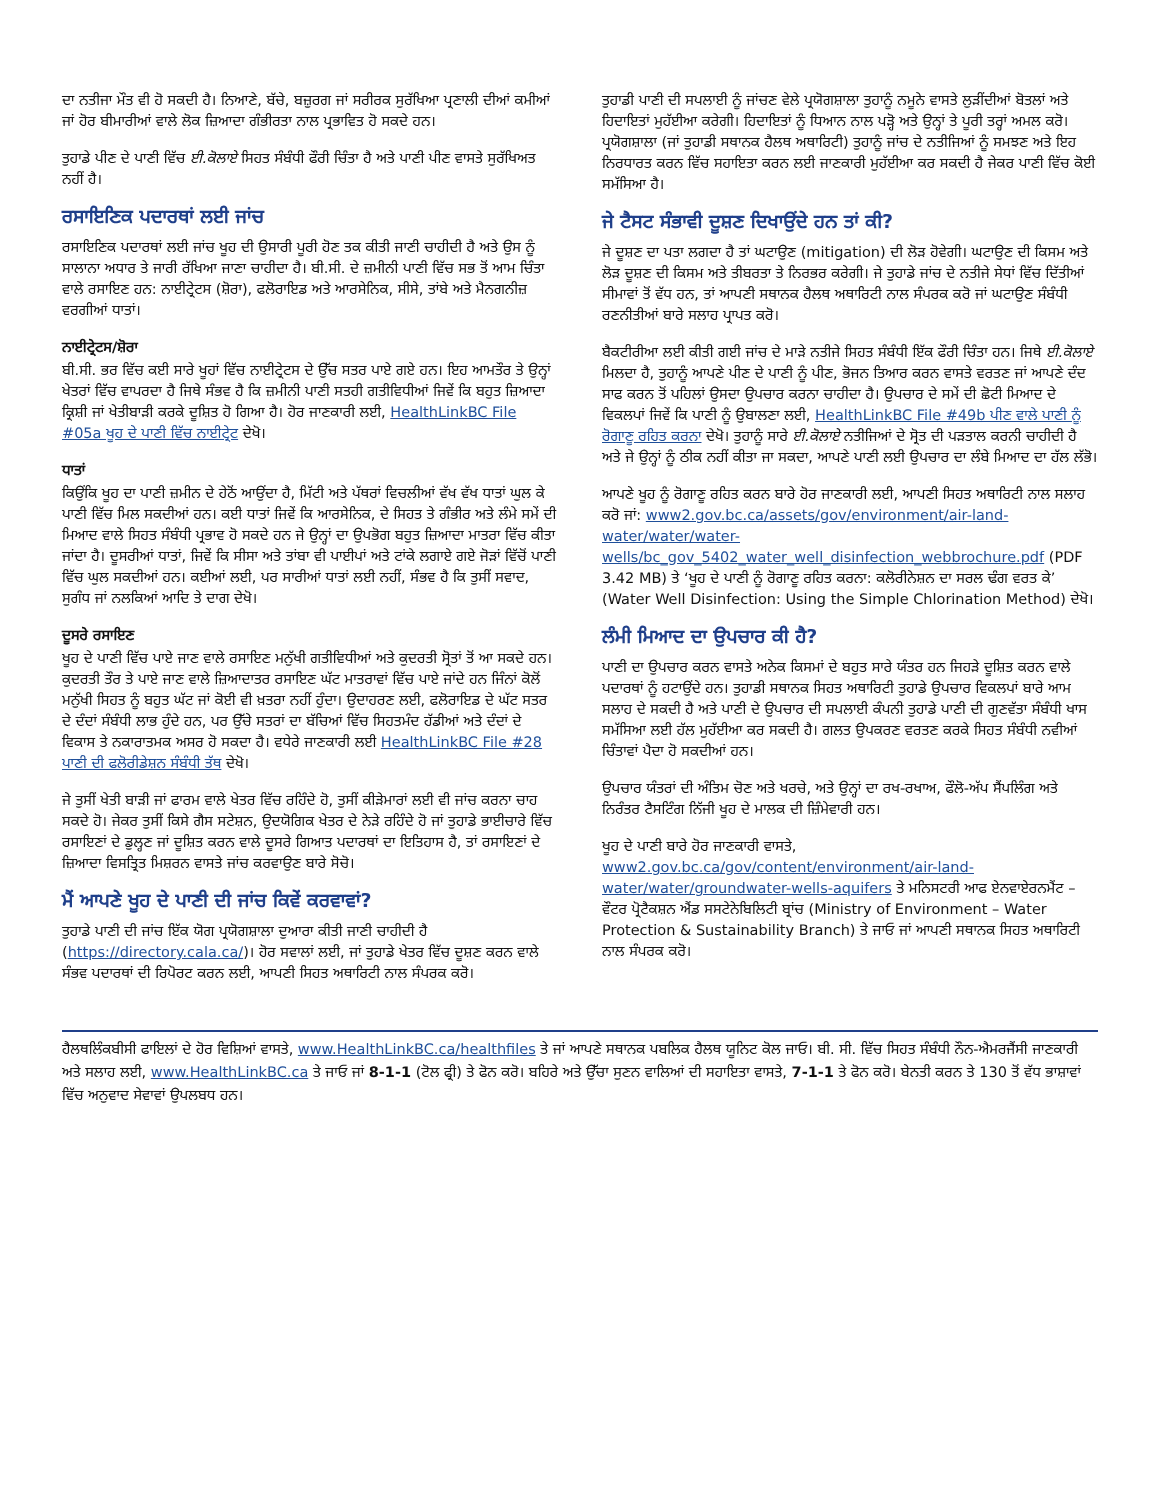ਦਾ ਨਤੀਜਾ ਮੌਤ ਵੀ ਹੋ ਸਕਦੀ ਹੈ। ਨਿਆਣੇ, ਬੱਚੇ, ਬਜ਼ੁਰਗ ਜਾਂ ਸਰੀਰਕ ਸੁਰੱਖਿਆ ਪ੍ਰਣਾਲੀ ਦੀਆਂ ਕਮੀਆਂ ਜਾਂ ਹੋਰ ਬੀਮਾਰੀਆਂ ਵਾਲੇ ਲੋਕ ਜ਼ਿਆਦਾ ਗੰਭੀਰਤਾ ਨਾਲ ਪ੍ਰਭਾਵਿਤ ਹੋ ਸਕਦੇ ਹਨ।
ਤੁਹਾਡੇ ਪੀਣ ਦੇ ਪਾਣੀ ਵਿੱਚ ਈ.ਕੋਲਾਏ ਸਿਹਤ ਸੰਬੰਧੀ ਫੌਰੀ ਚਿੰਤਾ ਹੈ ਅਤੇ ਪਾਣੀ ਪੀਣ ਵਾਸਤੇ ਸੁਰੱਖਿਅਤ ਨਹੀਂ ਹੈ।
ਰਸਾਇਣਿਕ ਪਦਾਰਥਾਂ ਲਈ ਜਾਂਚ
ਰਸਾਇਣਿਕ ਪਦਾਰਥਾਂ ਲਈ ਜਾਂਚ ਖੂਹ ਦੀ ਉਸਾਰੀ ਪੂਰੀ ਹੋਣ ਤਕ ਕੀਤੀ ਜਾਣੀ ਚਾਹੀਦੀ ਹੈ ਅਤੇ ਉਸ ਨੂੰ ਸਾਲਾਨਾ ਅਧਾਰ ਤੇ ਜਾਰੀ ਰੱਖਿਆ ਜਾਣਾ ਚਾਹੀਦਾ ਹੈ। ਬੀ.ਸੀ. ਦੇ ਜ਼ਮੀਨੀ ਪਾਣੀ ਵਿੱਚ ਸਭ ਤੋਂ ਆਮ ਚਿੰਤਾ ਵਾਲੇ ਰਸਾਇਣ ਹਨ: ਨਾਈਟ੍ਰੇਟਸ (ਸ਼ੋਰਾ), ਫਲੋਰਾਇਡ ਅਤੇ ਆਰਸੇਨਿਕ, ਸੀਸੇ, ਤਾਂਬੇ ਅਤੇ ਮੈਨਗਨੀਜ਼ ਵਰਗੀਆਂ ਧਾਤਾਂ।
ਨਾਈਟ੍ਰੇਟਸ/ਸ਼ੋਰਾ
ਬੀ.ਸੀ. ਭਰ ਵਿੱਚ ਕਈ ਸਾਰੇ ਖੂਹਾਂ ਵਿੱਚ ਨਾਈਟ੍ਰੇਟਸ ਦੇ ਉੱਚ ਸਤਰ ਪਾਏ ਗਏ ਹਨ। ਇਹ ਆਮਤੌਰ ਤੇ ਉਨ੍ਹਾਂ ਖੇਤਰਾਂ ਵਿੱਚ ਵਾਪਰਦਾ ਹੈ ਜਿਥੇ ਸੰਭਵ ਹੈ ਕਿ ਜ਼ਮੀਨੀ ਪਾਣੀ ਸਤਹੀ ਗਤੀਵਿਧੀਆਂ ਜਿਵੇਂ ਕਿ ਬਹੁਤ ਜ਼ਿਆਦਾ ਕ੍ਰਿਸ਼ੀ ਜਾਂ ਖੇਤੀਬਾੜੀ ਕਰਕੇ ਦੂਸ਼ਿਤ ਹੋ ਗਿਆ ਹੈ। ਹੋਰ ਜਾਣਕਾਰੀ ਲਈ, HealthLinkBC File #05a ਖੂਹ ਦੇ ਪਾਣੀ ਵਿੱਚ ਨਾਈਟ੍ਰੇਟ ਦੇਖੋ।
ਧਾਤਾਂ
ਕਿਉਂਕਿ ਖੂਹ ਦਾ ਪਾਣੀ ਜ਼ਮੀਨ ਦੇ ਹੇਠੋਂ ਆਉਂਦਾ ਹੈ, ਮਿੱਟੀ ਅਤੇ ਪੱਥਰਾਂ ਵਿਚਲੀਆਂ ਵੱਖ ਵੱਖ ਧਾਤਾਂ ਘੁਲ ਕੇ ਪਾਣੀ ਵਿੱਚ ਮਿਲ ਸਕਦੀਆਂ ਹਨ। ਕਈ ਧਾਤਾਂ ਜਿਵੇਂ ਕਿ ਆਰਸੇਨਿਕ, ਦੇ ਸਿਹਤ ਤੇ ਗੰਭੀਰ ਅਤੇ ਲੰਮੇ ਸਮੇਂ ਦੀ ਮਿਆਦ ਵਾਲੇ ਸਿਹਤ ਸੰਬੰਧੀ ਪ੍ਰਭਾਵ ਹੋ ਸਕਦੇ ਹਨ ਜੇ ਉਨ੍ਹਾਂ ਦਾ ਉਪਭੋਗ ਬਹੁਤ ਜ਼ਿਆਦਾ ਮਾਤਰਾ ਵਿੱਚ ਕੀਤਾ ਜਾਂਦਾ ਹੈ। ਦੂਸਰੀਆਂ ਧਾਤਾਂ, ਜਿਵੇਂ ਕਿ ਸੀਸਾ ਅਤੇ ਤਾਂਬਾ ਵੀ ਪਾਈਪਾਂ ਅਤੇ ਟਾਂਕੇ ਲਗਾਏ ਗਏ ਜੋੜਾਂ ਵਿੱਚੋਂ ਪਾਣੀ ਵਿੱਚ ਘੁਲ ਸਕਦੀਆਂ ਹਨ। ਕਈਆਂ ਲਈ, ਪਰ ਸਾਰੀਆਂ ਧਾਤਾਂ ਲਈ ਨਹੀਂ, ਸੰਭਵ ਹੈ ਕਿ ਤੁਸੀਂ ਸਵਾਦ, ਸੁਗੰਧ ਜਾਂ ਨਲਕਿਆਂ ਆਦਿ ਤੇ ਦਾਗ ਦੇਖੋ।
ਦੂਸਰੇ ਰਸਾਇਣ
ਖੂਹ ਦੇ ਪਾਣੀ ਵਿੱਚ ਪਾਏ ਜਾਣ ਵਾਲੇ ਰਸਾਇਣ ਮਨੁੱਖੀ ਗਤੀਵਿਧੀਆਂ ਅਤੇ ਕੁਦਰਤੀ ਸ੍ਰੋਤਾਂ ਤੋਂ ਆ ਸਕਦੇ ਹਨ। ਕੁਦਰਤੀ ਤੌਰ ਤੇ ਪਾਏ ਜਾਣ ਵਾਲੇ ਜ਼ਿਆਦਾਤਰ ਰਸਾਇਣ ਘੱਟ ਮਾਤਰਾਵਾਂ ਵਿੱਚ ਪਾਏ ਜਾਂਦੇ ਹਨ ਜਿੰਨਾਂ ਕੋਲੋਂ ਮਨੁੱਖੀ ਸਿਹਤ ਨੂੰ ਬਹੁਤ ਘੱਟ ਜਾਂ ਕੋਈ ਵੀ ਖ਼ਤਰਾ ਨਹੀਂ ਹੁੰਦਾ। ਉਦਾਹਰਣ ਲਈ, ਫਲੋਰਾਇਡ ਦੇ ਘੱਟ ਸਤਰ ਦੇ ਦੰਦਾਂ ਸੰਬੰਧੀ ਲਾਭ ਹੁੰਦੇ ਹਨ, ਪਰ ਉੱਚੇ ਸਤਰਾਂ ਦਾ ਬੱਚਿਆਂ ਵਿੱਚ ਸਿਹਤਮੰਦ ਹੱਡੀਆਂ ਅਤੇ ਦੰਦਾਂ ਦੇ ਵਿਕਾਸ ਤੇ ਨਕਾਰਾਤਮਕ ਅਸਰ ਹੋ ਸਕਦਾ ਹੈ। ਵਧੇਰੇ ਜਾਣਕਾਰੀ ਲਈ HealthLinkBC File #28 ਪਾਣੀ ਦੀ ਫਲੋਰੀਡੇਸ਼ਨ ਸੰਬੰਧੀ ਤੱਥ ਦੇਖੋ।
ਜੇ ਤੁਸੀਂ ਖੇਤੀ ਬਾੜੀ ਜਾਂ ਫਾਰਮ ਵਾਲੇ ਖੇਤਰ ਵਿੱਚ ਰਹਿੰਦੇ ਹੋ, ਤੁਸੀਂ ਕੀੜੇਮਾਰਾਂ ਲਈ ਵੀ ਜਾਂਚ ਕਰਨਾ ਚਾਹ ਸਕਦੇ ਹੋ। ਜੇਕਰ ਤੁਸੀਂ ਕਿਸੇ ਗੈਸ ਸਟੇਸ਼ਨ, ਉਦਯੋਗਿਕ ਖੇਤਰ ਦੇ ਨੇੜੇ ਰਹਿੰਦੇ ਹੋ ਜਾਂ ਤੁਹਾਡੇ ਭਾਈਚਾਰੇ ਵਿੱਚ ਰਸਾਇਣਾਂ ਦੇ ਡੁਲ੍ਹਣ ਜਾਂ ਦੂਸ਼ਿਤ ਕਰਨ ਵਾਲੇ ਦੂਸਰੇ ਗਿਆਤ ਪਦਾਰਥਾਂ ਦਾ ਇਤਿਹਾਸ ਹੈ, ਤਾਂ ਰਸਾਇਣਾਂ ਦੇ ਜ਼ਿਆਦਾ ਵਿਸਤ੍ਰਿਤ ਮਿਸ਼ਰਨ ਵਾਸਤੇ ਜਾਂਚ ਕਰਵਾਉਣ ਬਾਰੇ ਸੋਚੋ।
ਮੈਂ ਆਪਣੇ ਖੂਹ ਦੇ ਪਾਣੀ ਦੀ ਜਾਂਚ ਕਿਵੇਂ ਕਰਵਾਵਾਂ?
ਤੁਹਾਡੇ ਪਾਣੀ ਦੀ ਜਾਂਚ ਇੱਕ ਯੋਗ ਪ੍ਰਯੋਗਸ਼ਾਲਾ ਦੁਆਰਾ ਕੀਤੀ ਜਾਣੀ ਚਾਹੀਦੀ ਹੈ (https://directory.cala.ca/)। ਹੋਰ ਸਵਾਲਾਂ ਲਈ, ਜਾਂ ਤੁਹਾਡੇ ਖੇਤਰ ਵਿੱਚ ਦੂਸ਼ਣ ਕਰਨ ਵਾਲੇ ਸੰਭਵ ਪਦਾਰਥਾਂ ਦੀ ਰਿਪੋਰਟ ਕਰਨ ਲਈ, ਆਪਣੀ ਸਿਹਤ ਅਥਾਰਿਟੀ ਨਾਲ ਸੰਪਰਕ ਕਰੋ।
ਤੁਹਾਡੀ ਪਾਣੀ ਦੀ ਸਪਲਾਈ ਨੂੰ ਜਾਂਚਣ ਵੇਲੇ ਪ੍ਰਯੋਗਸ਼ਾਲਾ ਤੁਹਾਨੂੰ ਨਮੂਨੇ ਵਾਸਤੇ ਲੁੜੀਂਦੀਆਂ ਬੋਤਲਾਂ ਅਤੇ ਹਿਦਾਇਤਾਂ ਮੁਹੱਈਆ ਕਰੇਗੀ। ਹਿਦਾਇਤਾਂ ਨੂੰ ਧਿਆਨ ਨਾਲ ਪੜ੍ਹੋ ਅਤੇ ਉਨ੍ਹਾਂ ਤੇ ਪੂਰੀ ਤਰ੍ਹਾਂ ਅਮਲ ਕਰੋ। ਪ੍ਰਯੋਗਸ਼ਾਲਾ (ਜਾਂ ਤੁਹਾਡੀ ਸਥਾਨਕ ਹੈਲਥ ਅਥਾਰਿਟੀ) ਤੁਹਾਨੂੰ ਜਾਂਚ ਦੇ ਨਤੀਜਿਆਂ ਨੂੰ ਸਮਝਣ ਅਤੇ ਇਹ ਨਿਰਧਾਰਤ ਕਰਨ ਵਿੱਚ ਸਹਾਇਤਾ ਕਰਨ ਲਈ ਜਾਣਕਾਰੀ ਮੁਹੱਈਆ ਕਰ ਸਕਦੀ ਹੈ ਜੇਕਰ ਪਾਣੀ ਵਿੱਚ ਕੋਈ ਸਮੱਸਿਆ ਹੈ।
ਜੇ ਟੈਸਟ ਸੰਭਾਵੀ ਦੂਸ਼ਣ ਦਿਖਾਉਂਦੇ ਹਨ ਤਾਂ ਕੀ?
ਜੇ ਦੂਸ਼ਣ ਦਾ ਪਤਾ ਲਗਦਾ ਹੈ ਤਾਂ ਘਟਾਉਣ (mitigation) ਦੀ ਲੋੜ ਹੋਵੇਗੀ। ਘਟਾਉਣ ਦੀ ਕਿਸਮ ਅਤੇ ਲੋੜ ਦੂਸ਼ਣ ਦੀ ਕਿਸਮ ਅਤੇ ਤੀਬਰਤਾ ਤੇ ਨਿਰਭਰ ਕਰੇਗੀ। ਜੇ ਤੁਹਾਡੇ ਜਾਂਚ ਦੇ ਨਤੀਜੇ ਸੇਧਾਂ ਵਿੱਚ ਦਿੱਤੀਆਂ ਸੀਮਾਵਾਂ ਤੋਂ ਵੱਧ ਹਨ, ਤਾਂ ਆਪਣੀ ਸਥਾਨਕ ਹੈਲਥ ਅਥਾਰਿਟੀ ਨਾਲ ਸੰਪਰਕ ਕਰੋ ਜਾਂ ਘਟਾਉਣ ਸੰਬੰਧੀ ਰਣਨੀਤੀਆਂ ਬਾਰੇ ਸਲਾਹ ਪ੍ਰਾਪਤ ਕਰੋ।
ਬੈਕਟੀਰੀਆ ਲਈ ਕੀਤੀ ਗਈ ਜਾਂਚ ਦੇ ਮਾੜੇ ਨਤੀਜੇ ਸਿਹਤ ਸੰਬੰਧੀ ਇੱਕ ਫੌਰੀ ਚਿੰਤਾ ਹਨ। ਜਿਥੇ ਈ.ਕੋਲਾਏ ਮਿਲਦਾ ਹੈ, ਤੁਹਾਨੂੰ ਆਪਣੇ ਪੀਣ ਦੇ ਪਾਣੀ ਨੂੰ ਪੀਣ, ਭੋਜਨ ਤਿਆਰ ਕਰਨ ਵਾਸਤੇ ਵਰਤਣ ਜਾਂ ਆਪਣੇ ਦੰਦ ਸਾਫ ਕਰਨ ਤੋਂ ਪਹਿਲਾਂ ਉਸਦਾ ਉਪਚਾਰ ਕਰਨਾ ਚਾਹੀਦਾ ਹੈ। ਉਪਚਾਰ ਦੇ ਸਮੇਂ ਦੀ ਛੋਟੀ ਮਿਆਦ ਦੇ ਵਿਕਲਪਾਂ ਜਿਵੇਂ ਕਿ ਪਾਣੀ ਨੂੰ ਉਬਾਲਣਾ ਲਈ, HealthLinkBC File #49b ਪੀਣ ਵਾਲੇ ਪਾਣੀ ਨੂੰ ਰੋਗਾਣੂ ਰਹਿਤ ਕਰਨਾ ਦੇਖੋ। ਤੁਹਾਨੂੰ ਸਾਰੇ ਈ.ਕੋਲਾਏ ਨਤੀਜਿਆਂ ਦੇ ਸ੍ਰੋਤ ਦੀ ਪੜਤਾਲ ਕਰਨੀ ਚਾਹੀਦੀ ਹੈ ਅਤੇ ਜੇ ਉਨ੍ਹਾਂ ਨੂੰ ਠੀਕ ਨਹੀਂ ਕੀਤਾ ਜਾ ਸਕਦਾ, ਆਪਣੇ ਪਾਣੀ ਲਈ ਉਪਚਾਰ ਦਾ ਲੰਬੇ ਮਿਆਦ ਦਾ ਹੱਲ ਲੱਭੋ।
ਆਪਣੇ ਖੂਹ ਨੂੰ ਰੋਗਾਣੂ ਰਹਿਤ ਕਰਨ ਬਾਰੇ ਹੋਰ ਜਾਣਕਾਰੀ ਲਈ, ਆਪਣੀ ਸਿਹਤ ਅਥਾਰਿਟੀ ਨਾਲ ਸਲਾਹ ਕਰੋ ਜਾਂ: www2.gov.bc.ca/assets/gov/environment/air-land-water/water/water-wells/bc_gov_5402_water_well_disinfection_webbrochure.pdf (PDF 3.42 MB) ਤੇ ‘ਖੂਹ ਦੇ ਪਾਣੀ ਨੂੰ ਰੋਗਾਣੂ ਰਹਿਤ ਕਰਨਾ: ਕਲੋਰੀਨੇਸ਼ਨ ਦਾ ਸਰਲ ਢੰਗ ਵਰਤ ਕੇ’ (Water Well Disinfection: Using the Simple Chlorination Method) ਦੇਖੋ।
ਲੰਮੀ ਮਿਆਦ ਦਾ ਉਪਚਾਰ ਕੀ ਹੈ?
ਪਾਣੀ ਦਾ ਉਪਚਾਰ ਕਰਨ ਵਾਸਤੇ ਅਨੇਕ ਕਿਸਮਾਂ ਦੇ ਬਹੁਤ ਸਾਰੇ ਯੰਤਰ ਹਨ ਜਿਹੜੇ ਦੂਸ਼ਿਤ ਕਰਨ ਵਾਲੇ ਪਦਾਰਥਾਂ ਨੂੰ ਹਟਾਉਂਦੇ ਹਨ। ਤੁਹਾਡੀ ਸਥਾਨਕ ਸਿਹਤ ਅਥਾਰਿਟੀ ਤੁਹਾਡੇ ਉਪਚਾਰ ਵਿਕਲਪਾਂ ਬਾਰੇ ਆਮ ਸਲਾਹ ਦੇ ਸਕਦੀ ਹੈ ਅਤੇ ਪਾਣੀ ਦੇ ਉਪਚਾਰ ਦੀ ਸਪਲਾਈ ਕੰਪਨੀ ਤੁਹਾਡੇ ਪਾਣੀ ਦੀ ਗੁਣਵੱਤਾ ਸੰਬੰਧੀ ਖਾਸ ਸਮੱਸਿਆ ਲਈ ਹੱਲ ਮੁਹੱਈਆ ਕਰ ਸਕਦੀ ਹੈ। ਗਲਤ ਉਪਕਰਣ ਵਰਤਣ ਕਰਕੇ ਸਿਹਤ ਸੰਬੰਧੀ ਨਵੀਆਂ ਚਿੰਤਾਵਾਂ ਪੈਦਾ ਹੋ ਸਕਦੀਆਂ ਹਨ।
ਉਪਚਾਰ ਯੰਤਰਾਂ ਦੀ ਅੰਤਿਮ ਚੋਣ ਅਤੇ ਖਰਚੇ, ਅਤੇ ਉਨ੍ਹਾਂ ਦਾ ਰਖ-ਰਖਾਅ, ਫੌਲੋ-ਅੱਪ ਸੈਂਪਲਿੰਗ ਅਤੇ ਨਿਰੰਤਰ ਟੈਸਟਿੰਗ ਨਿੱਜੀ ਖੂਹ ਦੇ ਮਾਲਕ ਦੀ ਜ਼ਿੰਮੇਵਾਰੀ ਹਨ।
ਖੂਹ ਦੇ ਪਾਣੀ ਬਾਰੇ ਹੋਰ ਜਾਣਕਾਰੀ ਵਾਸਤੇ, www2.gov.bc.ca/gov/content/environment/air-land-water/water/groundwater-wells-aquifers ਤੇ ਮਨਿਸਟਰੀ ਆਫ ਏਨਵਾਏਰਨਮੈਂਟ – ਵੌਟਰ ਪ੍ਰੋਟੈਕਸ਼ਨ ਐਂਡ ਸਸਟੇਨੇਬਿਲਿਟੀ ਬ੍ਰਾਂਚ (Ministry of Environment – Water Protection & Sustainability Branch) ਤੇ ਜਾਓ ਜਾਂ ਆਪਣੀ ਸਥਾਨਕ ਸਿਹਤ ਅਥਾਰਿਟੀ ਨਾਲ ਸੰਪਰਕ ਕਰੋ।
ਹੈਲਥਲਿੰਕਬੀਸੀ ਫਾਇਲਾਂ ਦੇ ਹੋਰ ਵਿਸ਼ਿਆਂ ਵਾਸਤੇ, www.HealthLinkBC.ca/healthfiles ਤੇ ਜਾਂ ਆਪਣੇ ਸਥਾਨਕ ਪਬਲਿਕ ਹੈਲਥ ਯੂਨਿਟ ਕੋਲ ਜਾਓ। ਬੀ. ਸੀ. ਵਿੱਚ ਸਿਹਤ ਸੰਬੰਧੀ ਨੌਨ-ਐਮਰਜੈਂਸੀ ਜਾਣਕਾਰੀ ਅਤੇ ਸਲਾਹ ਲਈ, www.HealthLinkBC.ca ਤੇ ਜਾਓ ਜਾਂ 8-1-1 (ਟੋਲ ਫ੍ਰੀ) ਤੇ ਫੋਨ ਕਰੋ। ਬਹਿਰੇ ਅਤੇ ਉੱਚਾ ਸੁਣਨ ਵਾਲਿਆਂ ਦੀ ਸਹਾਇਤਾ ਵਾਸਤੇ, 7-1-1 ਤੇ ਫੋਨ ਕਰੋ। ਬੇਨਤੀ ਕਰਨ ਤੇ 130 ਤੋਂ ਵੱਧ ਭਾਸ਼ਾਵਾਂ ਵਿੱਚ ਅਨੁਵਾਦ ਸੇਵਾਵਾਂ ਉਪਲਬਧ ਹਨ।